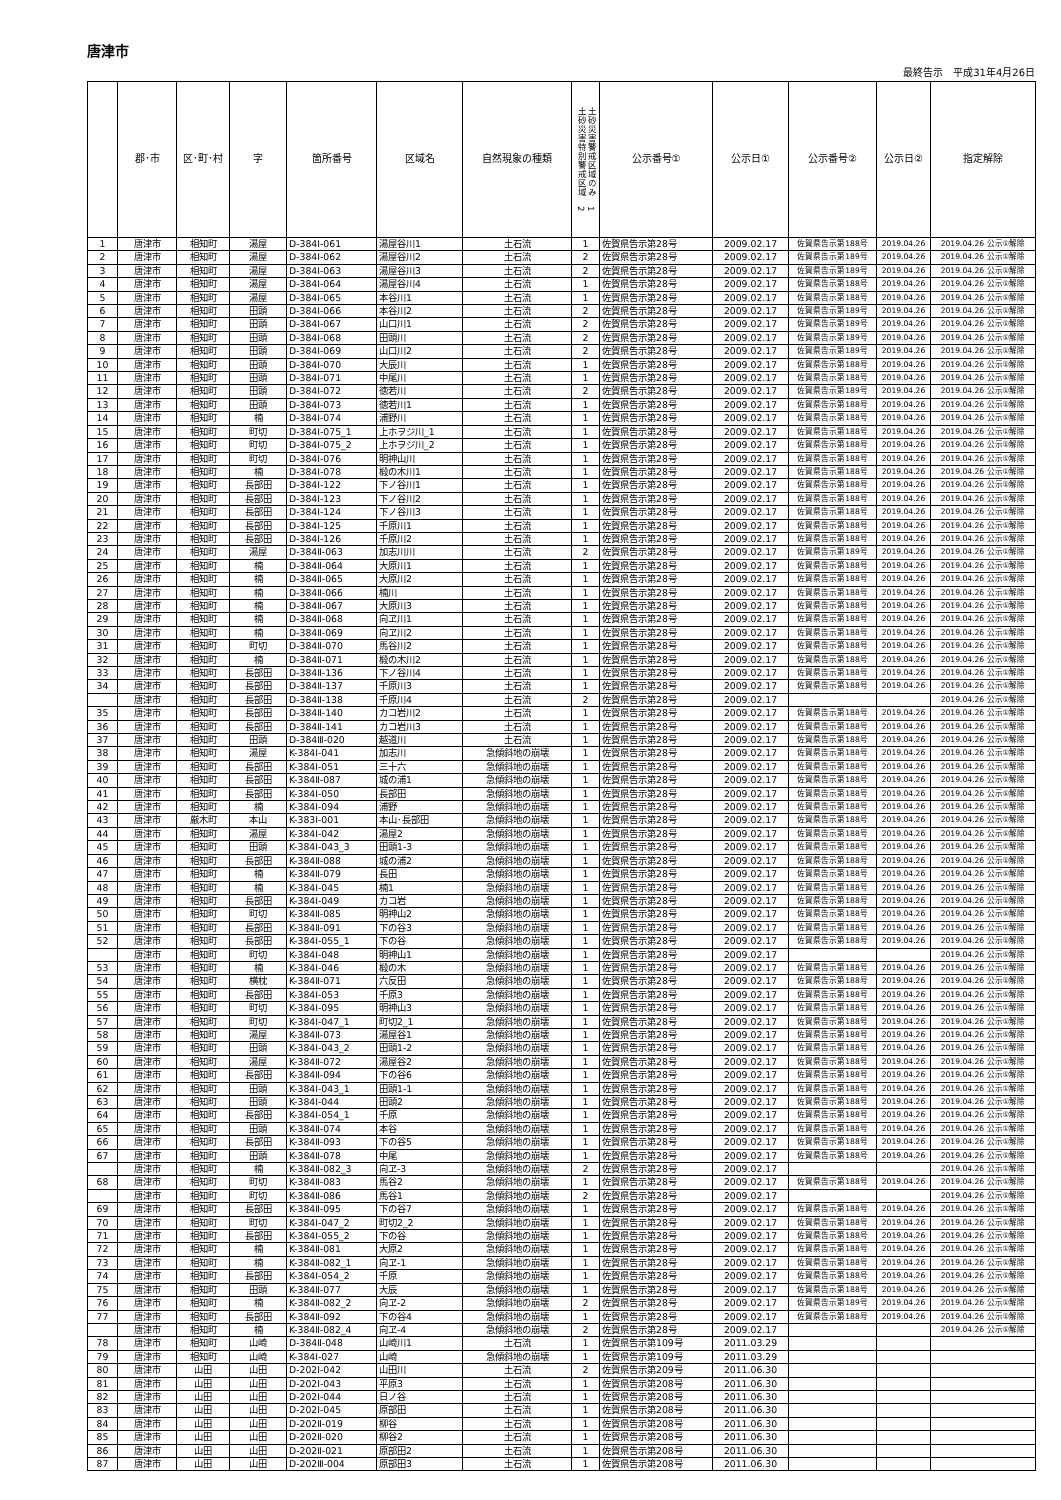唐津市
最終告示　平成31年4月26日
| | 郡･市 | 区･町･村 | 字 | 箇所番号 | 区域名 | 自然現象の種類 | 土砂災害警戒区域のみ 1 土砂災害特別警戒区域 2 | 公示番号① | 公示日① | 公示番号② | 公示日② | 指定解除 |
| --- | --- | --- | --- | --- | --- | --- | --- | --- | --- | --- | --- | --- |
| 1 | 唐津市 | 相知町 | 湯屋 | D-384Ⅰ-061 | 湯屋谷川1 | 土石流 | 1 | 佐賀県告示第28号 | 2009.02.17 | 佐賀県告示第188号 | 2019.04.26 | 2019.04.26 公示①解除 |
| 2 | 唐津市 | 相知町 | 湯屋 | D-384Ⅰ-062 | 湯屋谷川2 | 土石流 | 2 | 佐賀県告示第28号 | 2009.02.17 | 佐賀県告示第189号 | 2019.04.26 | 2019.04.26 公示①解除 |
| 3 | 唐津市 | 相知町 | 湯屋 | D-384Ⅰ-063 | 湯屋谷川3 | 土石流 | 2 | 佐賀県告示第28号 | 2009.02.17 | 佐賀県告示第189号 | 2019.04.26 | 2019.04.26 公示①解除 |
| 4 | 唐津市 | 相知町 | 湯屋 | D-384Ⅰ-064 | 湯屋谷川4 | 土石流 | 1 | 佐賀県告示第28号 | 2009.02.17 | 佐賀県告示第188号 | 2019.04.26 | 2019.04.26 公示①解除 |
| 5 | 唐津市 | 相知町 | 湯屋 | D-384Ⅰ-065 | 本谷川1 | 土石流 | 1 | 佐賀県告示第28号 | 2009.02.17 | 佐賀県告示第188号 | 2019.04.26 | 2019.04.26 公示①解除 |
| 6 | 唐津市 | 相知町 | 田頭 | D-384Ⅰ-066 | 本谷川2 | 土石流 | 2 | 佐賀県告示第28号 | 2009.02.17 | 佐賀県告示第189号 | 2019.04.26 | 2019.04.26 公示①解除 |
| 7 | 唐津市 | 相知町 | 田頭 | D-384Ⅰ-067 | 山口川1 | 土石流 | 2 | 佐賀県告示第28号 | 2009.02.17 | 佐賀県告示第189号 | 2019.04.26 | 2019.04.26 公示①解除 |
| 8 | 唐津市 | 相知町 | 田頭 | D-384Ⅰ-068 | 田頭川 | 土石流 | 2 | 佐賀県告示第28号 | 2009.02.17 | 佐賀県告示第189号 | 2019.04.26 | 2019.04.26 公示①解除 |
| 9 | 唐津市 | 相知町 | 田頭 | D-384Ⅰ-069 | 山口川2 | 土石流 | 2 | 佐賀県告示第28号 | 2009.02.17 | 佐賀県告示第189号 | 2019.04.26 | 2019.04.26 公示①解除 |
| 10 | 唐津市 | 相知町 | 田頭 | D-384Ⅰ-070 | 大辰川 | 土石流 | 1 | 佐賀県告示第28号 | 2009.02.17 | 佐賀県告示第188号 | 2019.04.26 | 2019.04.26 公示①解除 |
| 11 | 唐津市 | 相知町 | 田頭 | D-384Ⅰ-071 | 中尾川 | 土石流 | 1 | 佐賀県告示第28号 | 2009.02.17 | 佐賀県告示第188号 | 2019.04.26 | 2019.04.26 公示①解除 |
| 12 | 唐津市 | 相知町 | 田頭 | D-384Ⅰ-072 | 徳若川 | 土石流 | 2 | 佐賀県告示第28号 | 2009.02.17 | 佐賀県告示第189号 | 2019.04.26 | 2019.04.26 公示①解除 |
| 13 | 唐津市 | 相知町 | 田頭 | D-384Ⅰ-073 | 徳若川1 | 土石流 | 1 | 佐賀県告示第28号 | 2009.02.17 | 佐賀県告示第188号 | 2019.04.26 | 2019.04.26 公示①解除 |
| 14 | 唐津市 | 相知町 | 楠 | D-384Ⅰ-074 | 浦野川 | 土石流 | 1 | 佐賀県告示第28号 | 2009.02.17 | 佐賀県告示第188号 | 2019.04.26 | 2019.04.26 公示①解除 |
| 15 | 唐津市 | 相知町 | 町切 | D-384Ⅰ-075_1 | 上ホヲジ川_1 | 土石流 | 1 | 佐賀県告示第28号 | 2009.02.17 | 佐賀県告示第188号 | 2019.04.26 | 2019.04.26 公示①解除 |
| 16 | 唐津市 | 相知町 | 町切 | D-384Ⅰ-075_2 | 上ホヲジ川_2 | 土石流 | 1 | 佐賀県告示第28号 | 2009.02.17 | 佐賀県告示第188号 | 2019.04.26 | 2019.04.26 公示①解除 |
| 17 | 唐津市 | 相知町 | 町切 | D-384Ⅰ-076 | 明神山川 | 土石流 | 1 | 佐賀県告示第28号 | 2009.02.17 | 佐賀県告示第188号 | 2019.04.26 | 2019.04.26 公示①解除 |
| 18 | 唐津市 | 相知町 | 楠 | D-384Ⅰ-078 | 椴の木川1 | 土石流 | 1 | 佐賀県告示第28号 | 2009.02.17 | 佐賀県告示第188号 | 2019.04.26 | 2019.04.26 公示①解除 |
| 19 | 唐津市 | 相知町 | 長部田 | D-384Ⅰ-122 | 下ノ谷川1 | 土石流 | 1 | 佐賀県告示第28号 | 2009.02.17 | 佐賀県告示第188号 | 2019.04.26 | 2019.04.26 公示①解除 |
| 20 | 唐津市 | 相知町 | 長部田 | D-384Ⅰ-123 | 下ノ谷川2 | 土石流 | 1 | 佐賀県告示第28号 | 2009.02.17 | 佐賀県告示第188号 | 2019.04.26 | 2019.04.26 公示①解除 |
| 21 | 唐津市 | 相知町 | 長部田 | D-384Ⅰ-124 | 下ノ谷川3 | 土石流 | 1 | 佐賀県告示第28号 | 2009.02.17 | 佐賀県告示第188号 | 2019.04.26 | 2019.04.26 公示①解除 |
| 22 | 唐津市 | 相知町 | 長部田 | D-384Ⅰ-125 | 千原川1 | 土石流 | 1 | 佐賀県告示第28号 | 2009.02.17 | 佐賀県告示第188号 | 2019.04.26 | 2019.04.26 公示①解除 |
| 23 | 唐津市 | 相知町 | 長部田 | D-384Ⅰ-126 | 千原川2 | 土石流 | 1 | 佐賀県告示第28号 | 2009.02.17 | 佐賀県告示第188号 | 2019.04.26 | 2019.04.26 公示①解除 |
| 24 | 唐津市 | 相知町 | 湯屋 | D-384Ⅱ-063 | 加志川川 | 土石流 | 2 | 佐賀県告示第28号 | 2009.02.17 | 佐賀県告示第189号 | 2019.04.26 | 2019.04.26 公示①解除 |
| 25 | 唐津市 | 相知町 | 楠 | D-384Ⅱ-064 | 大原川1 | 土石流 | 1 | 佐賀県告示第28号 | 2009.02.17 | 佐賀県告示第188号 | 2019.04.26 | 2019.04.26 公示①解除 |
| 26 | 唐津市 | 相知町 | 楠 | D-384Ⅱ-065 | 大原川2 | 土石流 | 1 | 佐賀県告示第28号 | 2009.02.17 | 佐賀県告示第188号 | 2019.04.26 | 2019.04.26 公示①解除 |
| 27 | 唐津市 | 相知町 | 楠 | D-384Ⅱ-066 | 楠川 | 土石流 | 1 | 佐賀県告示第28号 | 2009.02.17 | 佐賀県告示第188号 | 2019.04.26 | 2019.04.26 公示①解除 |
| 28 | 唐津市 | 相知町 | 楠 | D-384Ⅱ-067 | 大原川3 | 土石流 | 1 | 佐賀県告示第28号 | 2009.02.17 | 佐賀県告示第188号 | 2019.04.26 | 2019.04.26 公示①解除 |
| 29 | 唐津市 | 相知町 | 楠 | D-384Ⅱ-068 | 向ヱ川1 | 土石流 | 1 | 佐賀県告示第28号 | 2009.02.17 | 佐賀県告示第188号 | 2019.04.26 | 2019.04.26 公示①解除 |
| 30 | 唐津市 | 相知町 | 楠 | D-384Ⅱ-069 | 向ヱ川2 | 土石流 | 1 | 佐賀県告示第28号 | 2009.02.17 | 佐賀県告示第188号 | 2019.04.26 | 2019.04.26 公示①解除 |
| 31 | 唐津市 | 相知町 | 町切 | D-384Ⅱ-070 | 馬谷川2 | 土石流 | 1 | 佐賀県告示第28号 | 2009.02.17 | 佐賀県告示第188号 | 2019.04.26 | 2019.04.26 公示①解除 |
| 32 | 唐津市 | 相知町 | 楠 | D-384Ⅱ-071 | 椴の木川2 | 土石流 | 1 | 佐賀県告示第28号 | 2009.02.17 | 佐賀県告示第188号 | 2019.04.26 | 2019.04.26 公示①解除 |
| 33 | 唐津市 | 相知町 | 長部田 | D-384Ⅱ-136 | 下ノ谷川4 | 土石流 | 1 | 佐賀県告示第28号 | 2009.02.17 | 佐賀県告示第188号 | 2019.04.26 | 2019.04.26 公示①解除 |
| 34 | 唐津市 | 相知町 | 長部田 | D-384Ⅱ-137 | 千原川3 | 土石流 | 1 | 佐賀県告示第28号 | 2009.02.17 | 佐賀県告示第188号 | 2019.04.26 | 2019.04.26 公示①解除 |
| | 唐津市 | 相知町 | 長部田 | D-384Ⅱ-138 | 千原川4 | 土石流 | 2 | 佐賀県告示第28号 | 2009.02.17 | | | 2019.04.26 公示①解除 |
| 35 | 唐津市 | 相知町 | 長部田 | D-384Ⅱ-140 | カコ岩川2 | 土石流 | 1 | 佐賀県告示第28号 | 2009.02.17 | 佐賀県告示第188号 | 2019.04.26 | 2019.04.26 公示①解除 |
| 36 | 唐津市 | 相知町 | 長部田 | D-384Ⅱ-141 | カコ岩川3 | 土石流 | 1 | 佐賀県告示第28号 | 2009.02.17 | 佐賀県告示第188号 | 2019.04.26 | 2019.04.26 公示①解除 |
| 37 | 唐津市 | 相知町 | 田頭 | D-384Ⅲ-020 | 越道川 | 土石流 | 1 | 佐賀県告示第28号 | 2009.02.17 | 佐賀県告示第188号 | 2019.04.26 | 2019.04.26 公示①解除 |
| 38 | 唐津市 | 相知町 | 湯屋 | K-384Ⅰ-041 | 加志川 | 急傾斜地の崩壊 | 1 | 佐賀県告示第28号 | 2009.02.17 | 佐賀県告示第188号 | 2019.04.26 | 2019.04.26 公示①解除 |
| 39 | 唐津市 | 相知町 | 長部田 | K-384Ⅰ-051 | 三十六 | 急傾斜地の崩壊 | 1 | 佐賀県告示第28号 | 2009.02.17 | 佐賀県告示第188号 | 2019.04.26 | 2019.04.26 公示①解除 |
| 40 | 唐津市 | 相知町 | 長部田 | K-384Ⅱ-087 | 城の浦1 | 急傾斜地の崩壊 | 1 | 佐賀県告示第28号 | 2009.02.17 | 佐賀県告示第188号 | 2019.04.26 | 2019.04.26 公示①解除 |
| 41 | 唐津市 | 相知町 | 長部田 | K-384Ⅰ-050 | 長部田 | 急傾斜地の崩壊 | 1 | 佐賀県告示第28号 | 2009.02.17 | 佐賀県告示第188号 | 2019.04.26 | 2019.04.26 公示①解除 |
| 42 | 唐津市 | 相知町 | 楠 | K-384Ⅰ-094 | 浦野 | 急傾斜地の崩壊 | 1 | 佐賀県告示第28号 | 2009.02.17 | 佐賀県告示第188号 | 2019.04.26 | 2019.04.26 公示①解除 |
| 43 | 唐津市 | 厳木町 | 本山 | K-383Ⅰ-001 | 本山･長部田 | 急傾斜地の崩壊 | 1 | 佐賀県告示第28号 | 2009.02.17 | 佐賀県告示第188号 | 2019.04.26 | 2019.04.26 公示①解除 |
| 44 | 唐津市 | 相知町 | 湯屋 | K-384Ⅰ-042 | 湯屋2 | 急傾斜地の崩壊 | 1 | 佐賀県告示第28号 | 2009.02.17 | 佐賀県告示第188号 | 2019.04.26 | 2019.04.26 公示①解除 |
| 45 | 唐津市 | 相知町 | 田頭 | K-384Ⅰ-043_3 | 田頭1-3 | 急傾斜地の崩壊 | 1 | 佐賀県告示第28号 | 2009.02.17 | 佐賀県告示第188号 | 2019.04.26 | 2019.04.26 公示①解除 |
| 46 | 唐津市 | 相知町 | 長部田 | K-384Ⅱ-088 | 城の浦2 | 急傾斜地の崩壊 | 1 | 佐賀県告示第28号 | 2009.02.17 | 佐賀県告示第188号 | 2019.04.26 | 2019.04.26 公示①解除 |
| 47 | 唐津市 | 相知町 | 楠 | K-384Ⅱ-079 | 長田 | 急傾斜地の崩壊 | 1 | 佐賀県告示第28号 | 2009.02.17 | 佐賀県告示第188号 | 2019.04.26 | 2019.04.26 公示①解除 |
| 48 | 唐津市 | 相知町 | 楠 | K-384Ⅰ-045 | 楠1 | 急傾斜地の崩壊 | 1 | 佐賀県告示第28号 | 2009.02.17 | 佐賀県告示第188号 | 2019.04.26 | 2019.04.26 公示①解除 |
| 49 | 唐津市 | 相知町 | 長部田 | K-384Ⅰ-049 | カコ岩 | 急傾斜地の崩壊 | 1 | 佐賀県告示第28号 | 2009.02.17 | 佐賀県告示第188号 | 2019.04.26 | 2019.04.26 公示①解除 |
| 50 | 唐津市 | 相知町 | 町切 | K-384Ⅱ-085 | 明神山2 | 急傾斜地の崩壊 | 1 | 佐賀県告示第28号 | 2009.02.17 | 佐賀県告示第188号 | 2019.04.26 | 2019.04.26 公示①解除 |
| 51 | 唐津市 | 相知町 | 長部田 | K-384Ⅱ-091 | 下の谷3 | 急傾斜地の崩壊 | 1 | 佐賀県告示第28号 | 2009.02.17 | 佐賀県告示第188号 | 2019.04.26 | 2019.04.26 公示①解除 |
| 52 | 唐津市 | 相知町 | 長部田 | K-384Ⅰ-055_1 | 下の谷 | 急傾斜地の崩壊 | 1 | 佐賀県告示第28号 | 2009.02.17 | 佐賀県告示第188号 | 2019.04.26 | 2019.04.26 公示①解除 |
| | 唐津市 | 相知町 | 町切 | K-384Ⅰ-048 | 明神山1 | 急傾斜地の崩壊 | 1 | 佐賀県告示第28号 | 2009.02.17 | | | 2019.04.26 公示①解除 |
| 53 | 唐津市 | 相知町 | 楠 | K-384Ⅰ-046 | 椴の木 | 急傾斜地の崩壊 | 1 | 佐賀県告示第28号 | 2009.02.17 | 佐賀県告示第188号 | 2019.04.26 | 2019.04.26 公示①解除 |
| 54 | 唐津市 | 相知町 | 横枕 | K-384Ⅱ-071 | 六反田 | 急傾斜地の崩壊 | 1 | 佐賀県告示第28号 | 2009.02.17 | 佐賀県告示第188号 | 2019.04.26 | 2019.04.26 公示①解除 |
| 55 | 唐津市 | 相知町 | 長部田 | K-384Ⅰ-053 | 千原3 | 急傾斜地の崩壊 | 1 | 佐賀県告示第28号 | 2009.02.17 | 佐賀県告示第188号 | 2019.04.26 | 2019.04.26 公示①解除 |
| 56 | 唐津市 | 相知町 | 町切 | K-384Ⅰ-095 | 明神山3 | 急傾斜地の崩壊 | 1 | 佐賀県告示第28号 | 2009.02.17 | 佐賀県告示第188号 | 2019.04.26 | 2019.04.26 公示①解除 |
| 57 | 唐津市 | 相知町 | 町切 | K-384Ⅰ-047_1 | 町切2_1 | 急傾斜地の崩壊 | 1 | 佐賀県告示第28号 | 2009.02.17 | 佐賀県告示第188号 | 2019.04.26 | 2019.04.26 公示①解除 |
| 58 | 唐津市 | 相知町 | 湯屋 | K-384Ⅱ-073 | 湯屋谷1 | 急傾斜地の崩壊 | 1 | 佐賀県告示第28号 | 2009.02.17 | 佐賀県告示第188号 | 2019.04.26 | 2019.04.26 公示①解除 |
| 59 | 唐津市 | 相知町 | 田頭 | K-384Ⅰ-043_2 | 田頭1-2 | 急傾斜地の崩壊 | 1 | 佐賀県告示第28号 | 2009.02.17 | 佐賀県告示第188号 | 2019.04.26 | 2019.04.26 公示①解除 |
| 60 | 唐津市 | 相知町 | 湯屋 | K-384Ⅱ-072 | 湯屋谷2 | 急傾斜地の崩壊 | 1 | 佐賀県告示第28号 | 2009.02.17 | 佐賀県告示第188号 | 2019.04.26 | 2019.04.26 公示①解除 |
| 61 | 唐津市 | 相知町 | 長部田 | K-384Ⅱ-094 | 下の谷6 | 急傾斜地の崩壊 | 1 | 佐賀県告示第28号 | 2009.02.17 | 佐賀県告示第188号 | 2019.04.26 | 2019.04.26 公示①解除 |
| 62 | 唐津市 | 相知町 | 田頭 | K-384Ⅰ-043_1 | 田頭1-1 | 急傾斜地の崩壊 | 1 | 佐賀県告示第28号 | 2009.02.17 | 佐賀県告示第188号 | 2019.04.26 | 2019.04.26 公示①解除 |
| 63 | 唐津市 | 相知町 | 田頭 | K-384Ⅰ-044 | 田頭2 | 急傾斜地の崩壊 | 1 | 佐賀県告示第28号 | 2009.02.17 | 佐賀県告示第188号 | 2019.04.26 | 2019.04.26 公示①解除 |
| 64 | 唐津市 | 相知町 | 長部田 | K-384Ⅰ-054_1 | 千原 | 急傾斜地の崩壊 | 1 | 佐賀県告示第28号 | 2009.02.17 | 佐賀県告示第188号 | 2019.04.26 | 2019.04.26 公示①解除 |
| 65 | 唐津市 | 相知町 | 田頭 | K-384Ⅱ-074 | 本谷 | 急傾斜地の崩壊 | 1 | 佐賀県告示第28号 | 2009.02.17 | 佐賀県告示第188号 | 2019.04.26 | 2019.04.26 公示①解除 |
| 66 | 唐津市 | 相知町 | 長部田 | K-384Ⅱ-093 | 下の谷5 | 急傾斜地の崩壊 | 1 | 佐賀県告示第28号 | 2009.02.17 | 佐賀県告示第188号 | 2019.04.26 | 2019.04.26 公示①解除 |
| 67 | 唐津市 | 相知町 | 田頭 | K-384Ⅱ-078 | 中尾 | 急傾斜地の崩壊 | 1 | 佐賀県告示第28号 | 2009.02.17 | 佐賀県告示第188号 | 2019.04.26 | 2019.04.26 公示①解除 |
| | 唐津市 | 相知町 | 楠 | K-384Ⅱ-082_3 | 向ヱ-3 | 急傾斜地の崩壊 | 2 | 佐賀県告示第28号 | 2009.02.17 | | | 2019.04.26 公示①解除 |
| 68 | 唐津市 | 相知町 | 町切 | K-384Ⅱ-083 | 馬谷2 | 急傾斜地の崩壊 | 1 | 佐賀県告示第28号 | 2009.02.17 | 佐賀県告示第188号 | 2019.04.26 | 2019.04.26 公示①解除 |
| | 唐津市 | 相知町 | 町切 | K-384Ⅱ-086 | 馬谷1 | 急傾斜地の崩壊 | 2 | 佐賀県告示第28号 | 2009.02.17 | | | 2019.04.26 公示①解除 |
| 69 | 唐津市 | 相知町 | 長部田 | K-384Ⅱ-095 | 下の谷7 | 急傾斜地の崩壊 | 1 | 佐賀県告示第28号 | 2009.02.17 | 佐賀県告示第188号 | 2019.04.26 | 2019.04.26 公示①解除 |
| 70 | 唐津市 | 相知町 | 町切 | K-384Ⅰ-047_2 | 町切2_2 | 急傾斜地の崩壊 | 1 | 佐賀県告示第28号 | 2009.02.17 | 佐賀県告示第188号 | 2019.04.26 | 2019.04.26 公示①解除 |
| 71 | 唐津市 | 相知町 | 長部田 | K-384Ⅰ-055_2 | 下の谷 | 急傾斜地の崩壊 | 1 | 佐賀県告示第28号 | 2009.02.17 | 佐賀県告示第188号 | 2019.04.26 | 2019.04.26 公示①解除 |
| 72 | 唐津市 | 相知町 | 楠 | K-384Ⅱ-081 | 大原2 | 急傾斜地の崩壊 | 1 | 佐賀県告示第28号 | 2009.02.17 | 佐賀県告示第188号 | 2019.04.26 | 2019.04.26 公示①解除 |
| 73 | 唐津市 | 相知町 | 楠 | K-384Ⅱ-082_1 | 向ヱ-1 | 急傾斜地の崩壊 | 1 | 佐賀県告示第28号 | 2009.02.17 | 佐賀県告示第188号 | 2019.04.26 | 2019.04.26 公示①解除 |
| 74 | 唐津市 | 相知町 | 長部田 | K-384Ⅰ-054_2 | 千原 | 急傾斜地の崩壊 | 1 | 佐賀県告示第28号 | 2009.02.17 | 佐賀県告示第188号 | 2019.04.26 | 2019.04.26 公示①解除 |
| 75 | 唐津市 | 相知町 | 田頭 | K-384Ⅱ-077 | 大辰 | 急傾斜地の崩壊 | 1 | 佐賀県告示第28号 | 2009.02.17 | 佐賀県告示第188号 | 2019.04.26 | 2019.04.26 公示①解除 |
| 76 | 唐津市 | 相知町 | 楠 | K-384Ⅱ-082_2 | 向ヱ-2 | 急傾斜地の崩壊 | 2 | 佐賀県告示第28号 | 2009.02.17 | 佐賀県告示第189号 | 2019.04.26 | 2019.04.26 公示①解除 |
| 77 | 唐津市 | 相知町 | 長部田 | K-384Ⅱ-092 | 下の谷4 | 急傾斜地の崩壊 | 1 | 佐賀県告示第28号 | 2009.02.17 | 佐賀県告示第188号 | 2019.04.26 | 2019.04.26 公示①解除 |
| | 唐津市 | 相知町 | 楠 | K-384Ⅱ-082_4 | 向ヱ-4 | 急傾斜地の崩壊 | 2 | 佐賀県告示第28号 | 2009.02.17 | | | 2019.04.26 公示①解除 |
| 78 | 唐津市 | 相知町 | 山崎 | D-384Ⅱ-048 | 山崎川1 | 土石流 | 1 | 佐賀県告示第109号 | 2011.03.29 | | | |
| 79 | 唐津市 | 相知町 | 山崎 | K-384Ⅰ-027 | 山崎 | 急傾斜地の崩壊 | 1 | 佐賀県告示第109号 | 2011.03.29 | | | |
| 80 | 唐津市 | 山田 | 山田 | D-202Ⅰ-042 | 山田川 | 土石流 | 2 | 佐賀県告示第209号 | 2011.06.30 | | | |
| 81 | 唐津市 | 山田 | 山田 | D-202Ⅰ-043 | 平原3 | 土石流 | 1 | 佐賀県告示第208号 | 2011.06.30 | | | |
| 82 | 唐津市 | 山田 | 山田 | D-202Ⅰ-044 | 日ノ谷 | 土石流 | 1 | 佐賀県告示第208号 | 2011.06.30 | | | |
| 83 | 唐津市 | 山田 | 山田 | D-202Ⅰ-045 | 原部田 | 土石流 | 1 | 佐賀県告示第208号 | 2011.06.30 | | | |
| 84 | 唐津市 | 山田 | 山田 | D-202Ⅱ-019 | 柳谷 | 土石流 | 1 | 佐賀県告示第208号 | 2011.06.30 | | | |
| 85 | 唐津市 | 山田 | 山田 | D-202Ⅱ-020 | 柳谷2 | 土石流 | 1 | 佐賀県告示第208号 | 2011.06.30 | | | |
| 86 | 唐津市 | 山田 | 山田 | D-202Ⅱ-021 | 原部田2 | 土石流 | 1 | 佐賀県告示第208号 | 2011.06.30 | | | |
| 87 | 唐津市 | 山田 | 山田 | D-202Ⅲ-004 | 原部田3 | 土石流 | 1 | 佐賀県告示第208号 | 2011.06.30 | | | |